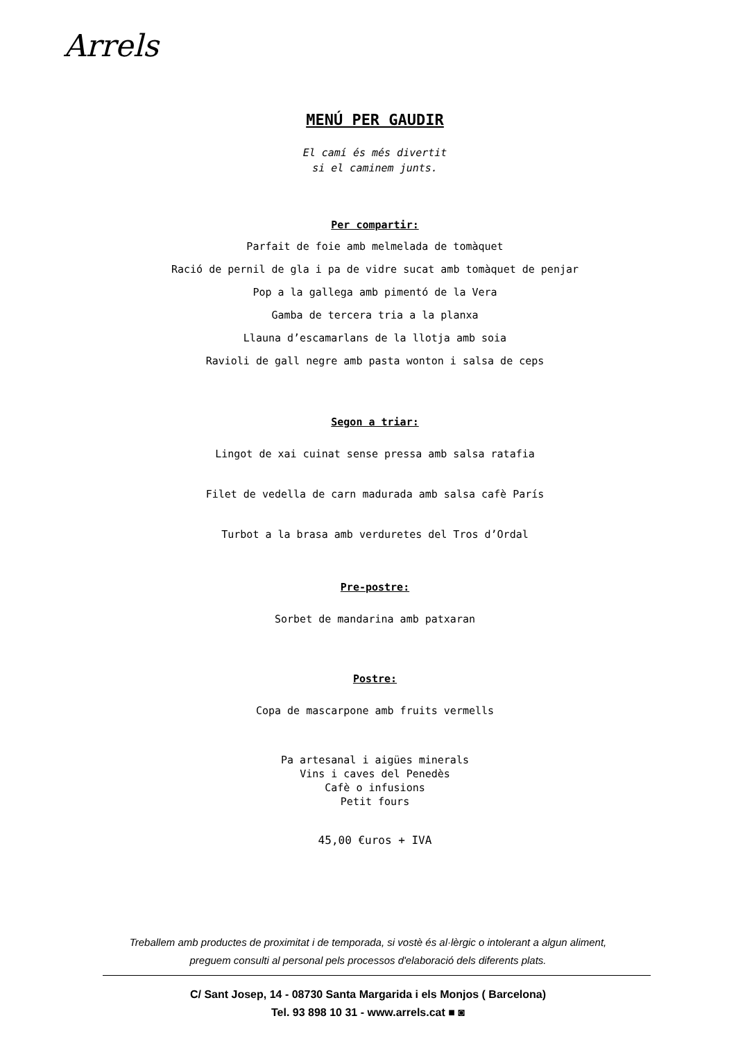Arrels
MENÚ PER GAUDIR
El camí és més divertit
si el caminem junts.
Per compartir:
Parfait de foie amb melmelada de tomàquet
Ració de pernil de gla i pa de vidre sucat amb tomàquet de penjar
Pop a la gallega amb pimentó de la Vera
Gamba de tercera tria a la planxa
Llauna d’escamarlans de la llotja amb soia
Ravioli de gall negre amb pasta wonton i salsa de ceps
Segon a triar:
Lingot de xai cuinat sense pressa amb salsa ratafia
Filet de vedella de carn madurada amb salsa cafè París
Turbot a la brasa amb verduretes del Tros d’Ordal
Pre-postre:
Sorbet de mandarina amb patxaran
Postre:
Copa de mascarpone amb fruits vermells
Pa artesanal i aigües minerals
Vins i caves del Penedès
Cafè o infusions
Petit fours
45,00 €uros + IVA
Treballem amb productes de proximitat i de temporada, si vostè és al·lèrgic o intolerant a algun aliment,
preguem consulti al personal pels processos d'elaboració dels diferents plats.
C/ Sant Josep, 14 - 08730 Santa Margarida i els Monjos ( Barcelona)
Tel. 93 898 10 31 - www.arrels.cat ■ ◙